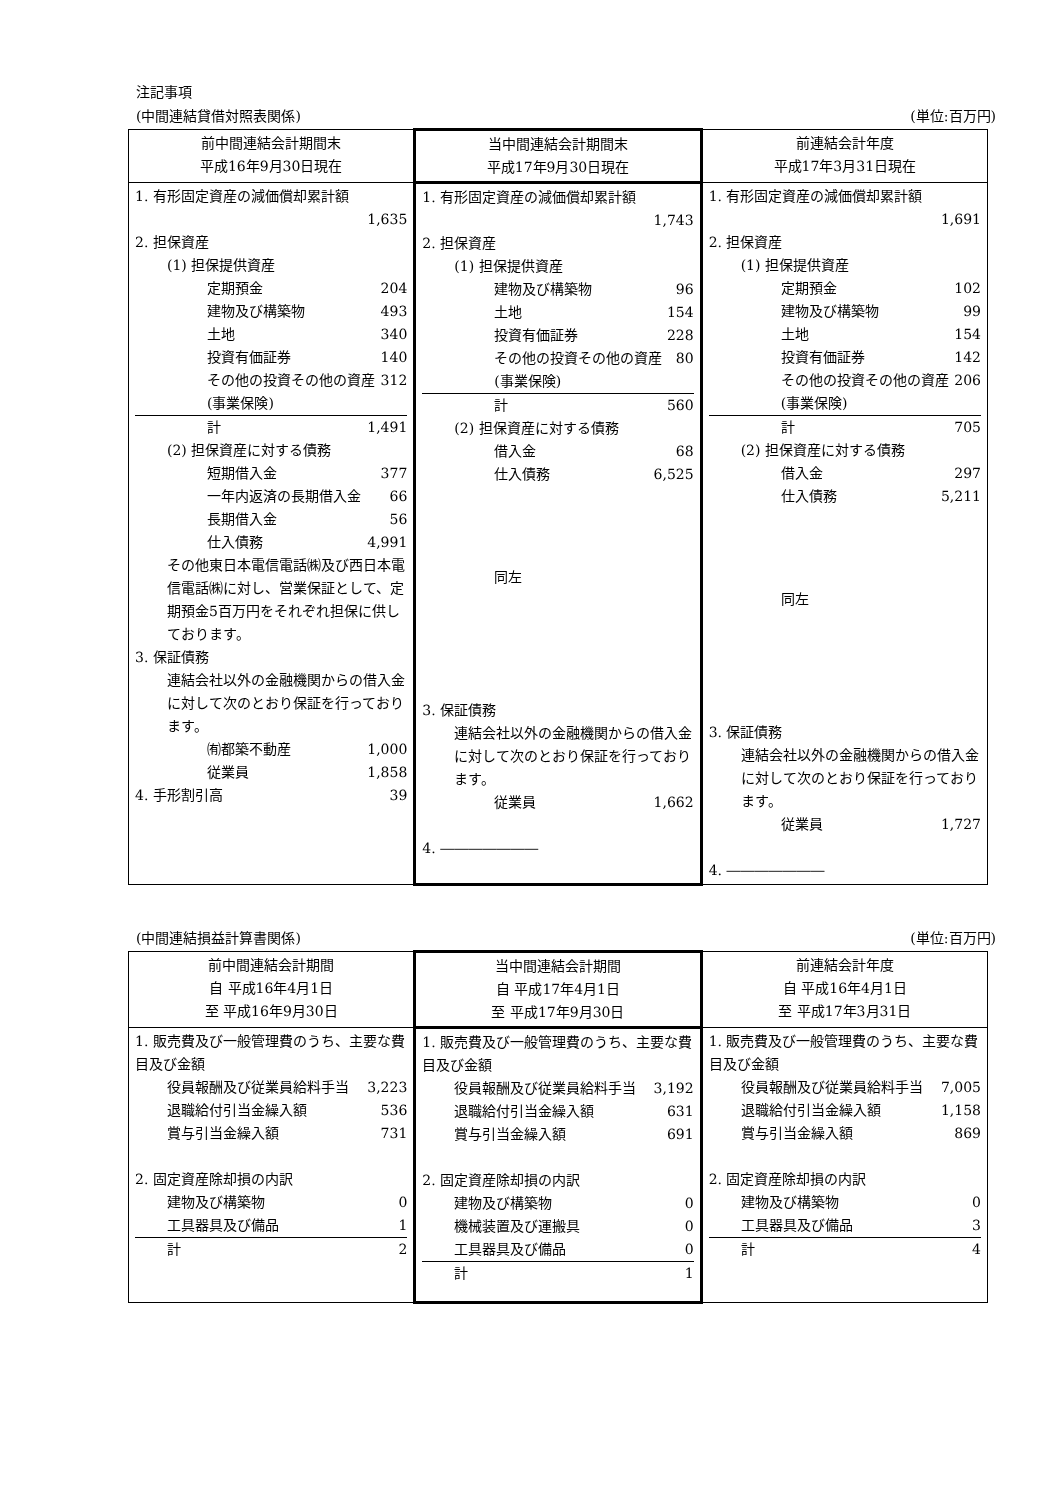注記事項
(中間連結貸借対照表関係) (単位:百万円)
| 前中間連結会計期間末 平成16年9月30日現在 | 当中間連結会計期間末 平成17年9月30日現在 | 前連結会計年度 平成17年3月31日現在 |
| --- | --- | --- |
| 1. 有形固定資産の減価償却累計額 1,635 2. 担保資産 (1) 担保提供資産 定期預金 204 建物及び構築物 493 土地 340 投資有価証券 140 その他の投資その他の資産(事業保険) 312 計 1,491 (2) 担保資産に対する債務 短期借入金 377 一年内返済の長期借入金 66 長期借入金 56 仕入債務 4,991 その他東日本電信電話㈱及び西日本電信電話㈱に対し、営業保証として、定期預金5百万円をそれぞれ担保に供しております。 3. 保証債務 連結会社以外の金融機関からの借入金に対して次のとおり保証を行っております。 ㈲都築不動産 1,000 従業員 1,858 4. 手形割引高 39 | 1. 有形固定資産の減価償却累計額 1,743 2. 担保資産 (1) 担保提供資産 建物及び構築物 96 土地 154 投資有価証券 228 その他の投資その他の資産(事業保険) 80 計 560 (2) 担保資産に対する債務 借入金 68 仕入債務 6,525 同左 3. 保証債務 連結会社以外の金融機関からの借入金に対して次のとおり保証を行っております。 従業員 1,662 4. ――――――― | 1. 有形固定資産の減価償却累計額 1,691 2. 担保資産 (1) 担保提供資産 定期預金 102 建物及び構築物 99 土地 154 投資有価証券 142 その他の投資その他の資産(事業保険) 206 計 705 (2) 担保資産に対する債務 借入金 297 仕入債務 5,211 同左 3. 保証債務 連結会社以外の金融機関からの借入金に対して次のとおり保証を行っております。 従業員 1,727 4. ――――――― |
(中間連結損益計算書関係) (単位:百万円)
| 前中間連結会計期間 自 平成16年4月1日 至 平成16年9月30日 | 当中間連結会計期間 自 平成17年4月1日 至 平成17年9月30日 | 前連結会計年度 自 平成16年4月1日 至 平成17年3月31日 |
| --- | --- | --- |
| 1. 販売費及び一般管理費のうち、主要な費目及び金額 役員報酬及び従業員給料手当 3,223 退職給付引当金繰入額 536 賞与引当金繰入額 731 2. 固定資産除却損の内訳 建物及び構築物 0 工具器具及び備品 1 計 2 | 1. 販売費及び一般管理費のうち、主要な費目及び金額 役員報酬及び従業員給料手当 3,192 退職給付引当金繰入額 631 賞与引当金繰入額 691 2. 固定資産除却損の内訳 建物及び構築物 0 機械装置及び運搬具 0 工具器具及び備品 0 計 1 | 1. 販売費及び一般管理費のうち、主要な費目及び金額 役員報酬及び従業員給料手当 7,005 退職給付引当金繰入額 1,158 賞与引当金繰入額 869 2. 固定資産除却損の内訳 建物及び構築物 0 工具器具及び備品 3 計 4 |